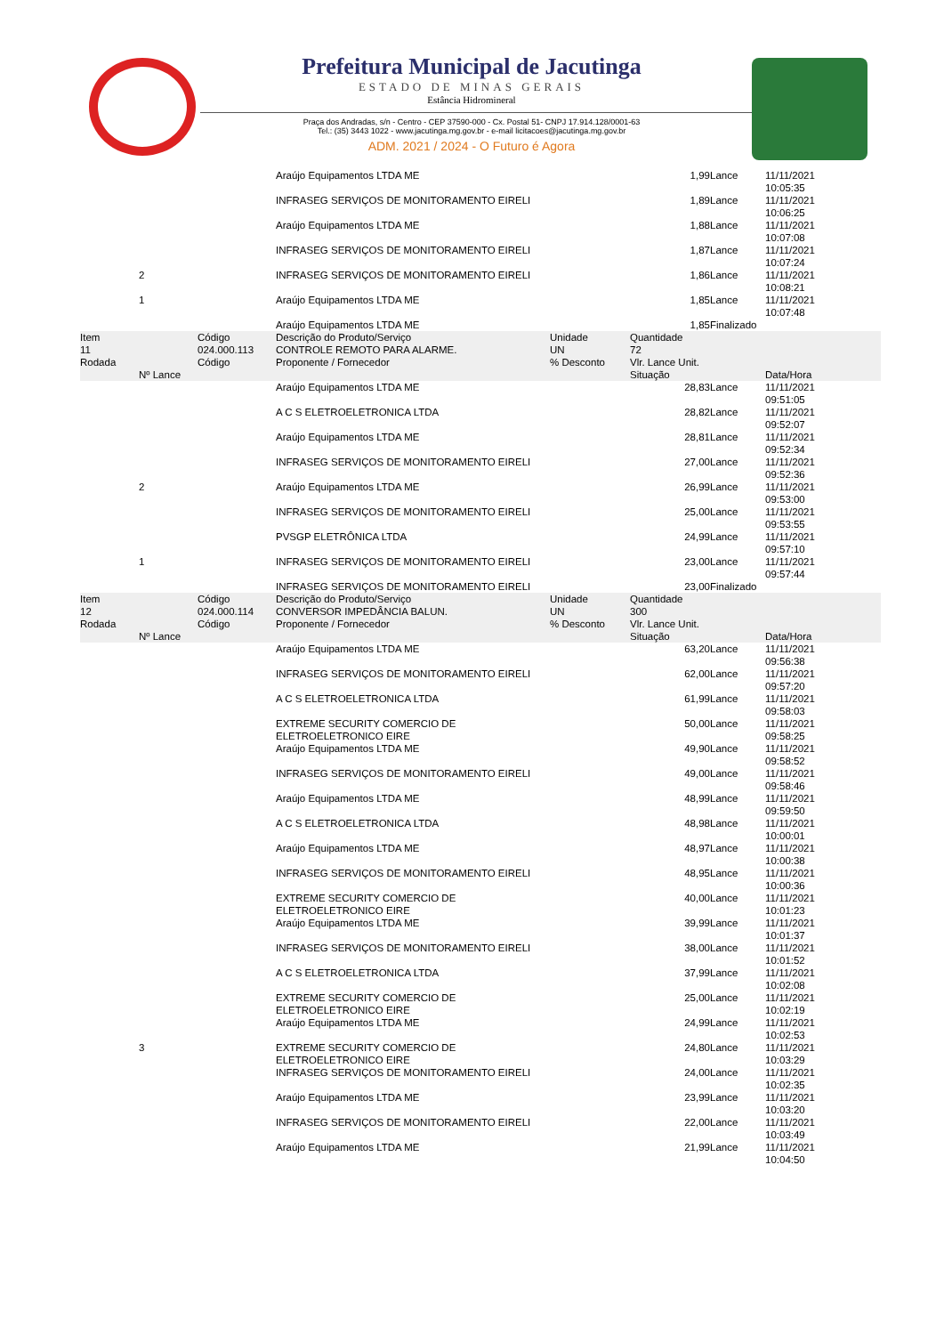Prefeitura Municipal de Jacutinga
ESTADO DE MINAS GERAIS
Estância Hidromineral
Praça dos Andradas, s/n - Centro - CEP 37590-000 - Cx. Postal 51- CNPJ 17.914.128/0001-63
Tel.: (35) 3443 1022 - www.jacutinga.mg.gov.br - e-mail licitacoes@jacutinga.mg.gov.br
ADM. 2021 / 2024 - O Futuro é Agora
| | | | Araújo Equipamentos LTDA ME | | 1,99 | Lance | 11/11/2021 10:05:35 |
| | | | INFRASEG SERVIÇOS DE MONITORAMENTO EIRELI | | 1,89 | Lance | 11/11/2021 10:06:25 |
| | | | Araújo Equipamentos LTDA ME | | 1,88 | Lance | 11/11/2021 10:07:08 |
| | | | INFRASEG SERVIÇOS DE MONITORAMENTO EIRELI | | 1,87 | Lance | 11/11/2021 10:07:24 |
| | 2 | | INFRASEG SERVIÇOS DE MONITORAMENTO EIRELI | | 1,86 | Lance | 11/11/2021 10:08:21 |
| | 1 | | Araújo Equipamentos LTDA ME | | 1,85 | Lance | 11/11/2021 10:07:48 |
| | | | Araújo Equipamentos LTDA ME | | 1,85 | Finalizado | |
| Item 11 Rodada | Nº Lance | Código 024.000.113 Código | Descrição do Produto/Serviço CONTROLE REMOTO PARA ALARME. Proponente / Fornecedor | Unidade UN % Desconto | Quantidade 72 Vlr. Lance Unit. Situação | | Data/Hora |
| | | | Araújo Equipamentos LTDA ME | | 28,83 | Lance | 11/11/2021 09:51:05 |
| | | | A C S ELETROELETRONICA LTDA | | 28,82 | Lance | 11/11/2021 09:52:07 |
| | | | Araújo Equipamentos LTDA ME | | 28,81 | Lance | 11/11/2021 09:52:34 |
| | | | INFRASEG SERVIÇOS DE MONITORAMENTO EIRELI | | 27,00 | Lance | 11/11/2021 09:52:36 |
| | 2 | | Araújo Equipamentos LTDA ME | | 26,99 | Lance | 11/11/2021 09:53:00 |
| | | | INFRASEG SERVIÇOS DE MONITORAMENTO EIRELI | | 25,00 | Lance | 11/11/2021 09:53:55 |
| | | | PVSGP ELETRÔNICA LTDA | | 24,99 | Lance | 11/11/2021 09:57:10 |
| | 1 | | INFRASEG SERVIÇOS DE MONITORAMENTO EIRELI | | 23,00 | Lance | 11/11/2021 09:57:44 |
| | | | INFRASEG SERVIÇOS DE MONITORAMENTO EIRELI | | 23,00 | Finalizado | |
| Item 12 Rodada | Nº Lance | Código 024.000.114 Código | Descrição do Produto/Serviço CONVERSOR IMPEDÂNCIA BALUN. Proponente / Fornecedor | Unidade UN % Desconto | Quantidade 300 Vlr. Lance Unit. Situação | | Data/Hora |
| | | | Araújo Equipamentos LTDA ME | | 63,20 | Lance | 11/11/2021 09:56:38 |
| | | | INFRASEG SERVIÇOS DE MONITORAMENTO EIRELI | | 62,00 | Lance | 11/11/2021 09:57:20 |
| | | | A C S ELETROELETRONICA LTDA | | 61,99 | Lance | 11/11/2021 09:58:03 |
| | | | EXTREME SECURITY COMERCIO DE ELETROELETRONICO EIRE | | 50,00 | Lance | 11/11/2021 09:58:25 |
| | | | Araújo Equipamentos LTDA ME | | 49,90 | Lance | 11/11/2021 09:58:52 |
| | | | INFRASEG SERVIÇOS DE MONITORAMENTO EIRELI | | 49,00 | Lance | 11/11/2021 09:58:46 |
| | | | Araújo Equipamentos LTDA ME | | 48,99 | Lance | 11/11/2021 09:59:50 |
| | | | A C S ELETROELETRONICA LTDA | | 48,98 | Lance | 11/11/2021 10:00:01 |
| | | | Araújo Equipamentos LTDA ME | | 48,97 | Lance | 11/11/2021 10:00:38 |
| | | | INFRASEG SERVIÇOS DE MONITORAMENTO EIRELI | | 48,95 | Lance | 11/11/2021 10:00:36 |
| | | | EXTREME SECURITY COMERCIO DE ELETROELETRONICO EIRE | | 40,00 | Lance | 11/11/2021 10:01:23 |
| | | | Araújo Equipamentos LTDA ME | | 39,99 | Lance | 11/11/2021 10:01:37 |
| | | | INFRASEG SERVIÇOS DE MONITORAMENTO EIRELI | | 38,00 | Lance | 11/11/2021 10:01:52 |
| | | | A C S ELETROELETRONICA LTDA | | 37,99 | Lance | 11/11/2021 10:02:08 |
| | | | EXTREME SECURITY COMERCIO DE ELETROELETRONICO EIRE | | 25,00 | Lance | 11/11/2021 10:02:19 |
| | | | Araújo Equipamentos LTDA ME | | 24,99 | Lance | 11/11/2021 10:02:53 |
| | 3 | | EXTREME SECURITY COMERCIO DE ELETROELETRONICO EIRE | | 24,80 | Lance | 11/11/2021 10:03:29 |
| | | | INFRASEG SERVIÇOS DE MONITORAMENTO EIRELI | | 24,00 | Lance | 11/11/2021 10:02:35 |
| | | | Araújo Equipamentos LTDA ME | | 23,99 | Lance | 11/11/2021 10:03:20 |
| | | | INFRASEG SERVIÇOS DE MONITORAMENTO EIRELI | | 22,00 | Lance | 11/11/2021 10:03:49 |
| | | | Araújo Equipamentos LTDA ME | | 21,99 | Lance | 11/11/2021 10:04:50 |